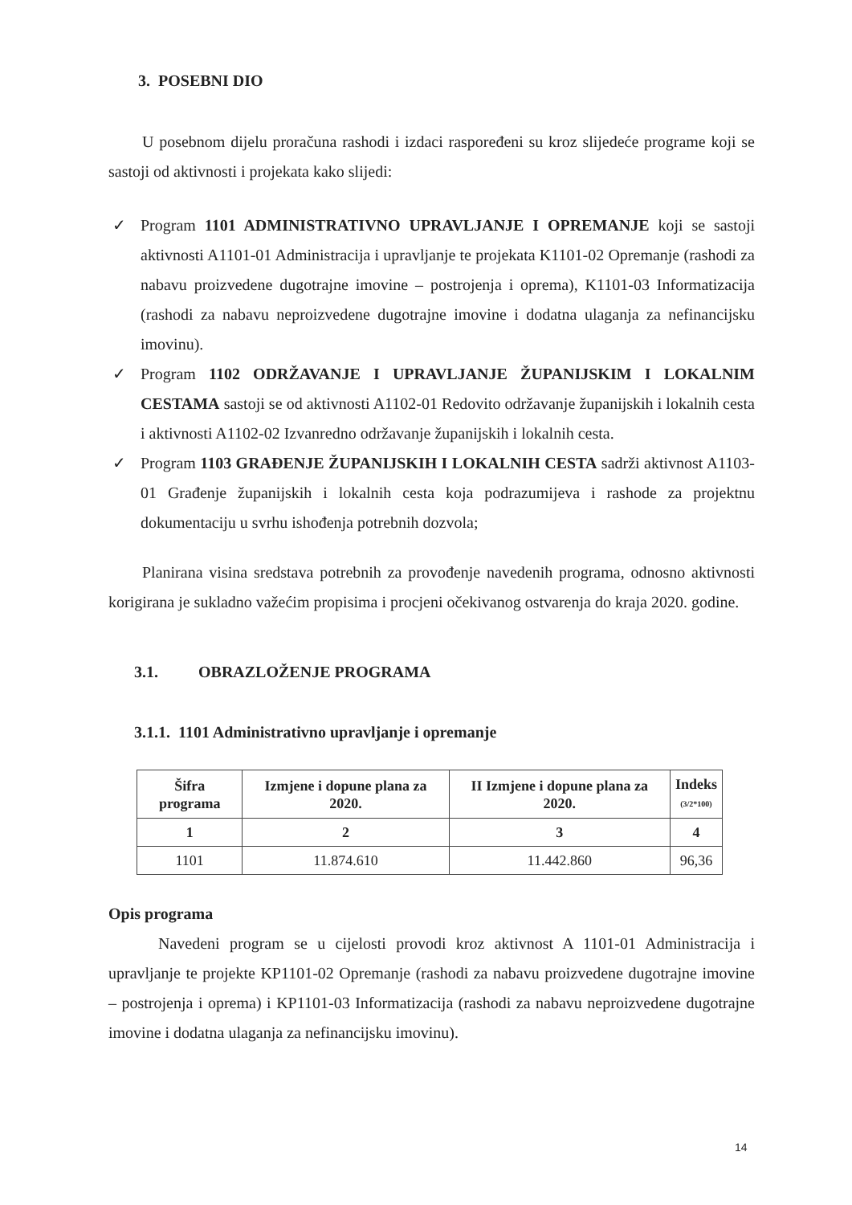3. POSEBNI DIO
U posebnom dijelu proračuna rashodi i izdaci raspoređeni su kroz slijedeće programe koji se sastoji od aktivnosti i projekata kako slijedi:
✓ Program 1101 ADMINISTRATIVNO UPRAVLJANJE I OPREMANJE koji se sastoji aktivnosti A1101-01 Administracija i upravljanje te projekata K1101-02 Opremanje (rashodi za nabavu proizvedene dugotrajne imovine – postrojenja i oprema), K1101-03 Informatizacija (rashodi za nabavu neproizvedene dugotrajne imovine i dodatna ulaganja za nefinancijsku imovinu).
✓ Program 1102 ODRŽAVANJE I UPRAVLJANJE ŽUPANIJSKIM I LOKALNIM CESTAMA sastoji se od aktivnosti A1102-01 Redovito održavanje županijskih i lokalnih cesta i aktivnosti A1102-02 Izvanredno održavanje županijskih i lokalnih cesta.
✓ Program 1103 GRAĐENJE ŽUPANIJSKIH I LOKALNIH CESTA sadrži aktivnost A1103-01 Građenje županijskih i lokalnih cesta koja podrazumijeva i rashode za projektnu dokumentaciju u svrhu ishođenja potrebnih dozvola;
Planirana visina sredstava potrebnih za provođenje navedenih programa, odnosno aktivnosti korigirana je sukladno važećim propisima i procjeni očekivanog ostvarenja do kraja 2020. godine.
3.1. OBRAZLOŽENJE PROGRAMA
3.1.1. 1101 Administrativno upravljanje i opremanje
| Šifra programa | Izmjene i dopune plana za 2020. | II Izmjene i dopune plana za 2020. | Indeks (3/2*100) |
| --- | --- | --- | --- |
| 1 | 2 | 3 | 4 |
| 1101 | 11.874.610 | 11.442.860 | 96,36 |
Opis programa
Navedeni program se u cijelosti provodi kroz aktivnost A 1101-01 Administracija i upravljanje te projekte KP1101-02 Opremanje (rashodi za nabavu proizvedene dugotrajne imovine – postrojenja i oprema) i KP1101-03 Informatizacija (rashodi za nabavu neproizvedene dugotrajne imovine i dodatna ulaganja za nefinancijsku imovinu).
14